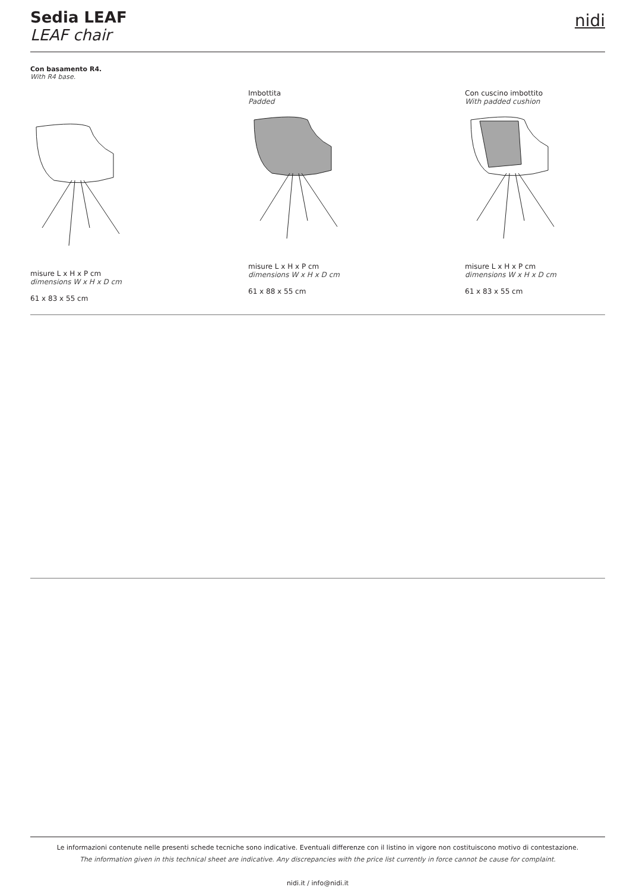Sedia LEAF
LEAF chair
nidi
Con basamento R4.
With R4 base.
misure L x H x P cm
dimensions W x H x D cm
61 x 83 x 55 cm
Imbottita
Padded
misure L x H x P cm
dimensions W x H x D cm
61 x 88 x 55 cm
Con cuscino imbottito
With padded cushion
misure L x H x P cm
dimensions W x H x D cm
61 x 83 x 55 cm
Le informazioni contenute nelle presenti schede tecniche sono indicative. Eventuali differenze con il listino in vigore non costituiscono motivo di contestazione.
The information given in this technical sheet are indicative. Any discrepancies with the price list currently in force cannot be cause for complaint.
nidi.it / info@nidi.it